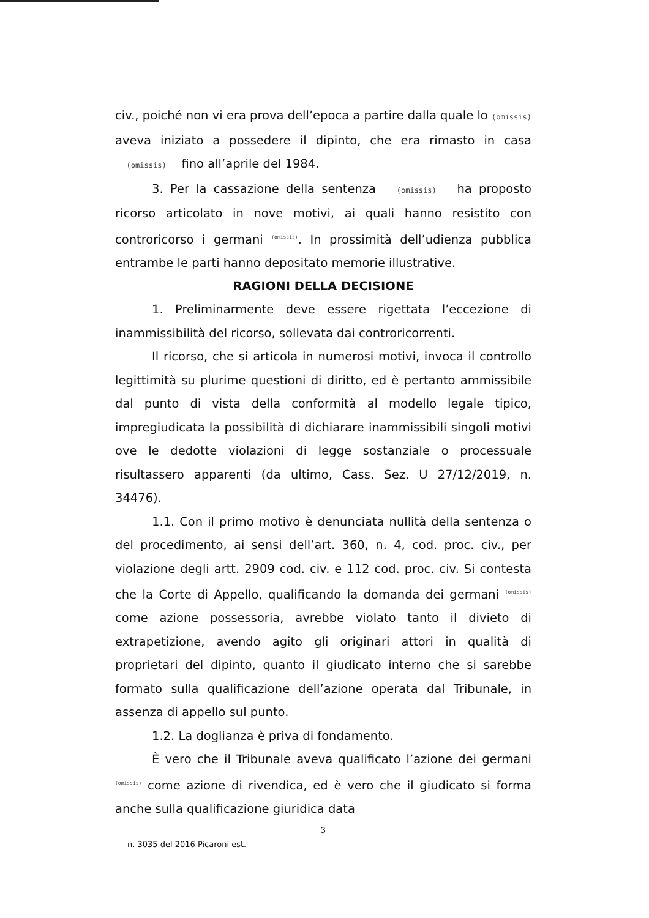civ., poiché non vi era prova dell’epoca a partire dalla quale lo (omissis) aveva iniziato a possedere il dipinto, che era rimasto in casa (omissis) fino all’aprile del 1984.
3. Per la cassazione della sentenza (omissis) ha proposto ricorso articolato in nove motivi, ai quali hanno resistito con controricorso i germani (omissis). In prossimità dell’udienza pubblica entrambe le parti hanno depositato memorie illustrative.
RAGIONI DELLA DECISIONE
1. Preliminarmente deve essere rigettata l’eccezione di inammissibilità del ricorso, sollevata dai controricorrenti.
Il ricorso, che si articola in numerosi motivi, invoca il controllo legittimità su plurime questioni di diritto, ed è pertanto ammissibile dal punto di vista della conformità al modello legale tipico, impregiudicata la possibilità di dichiarare inammissibili singoli motivi ove le dedotte violazioni di legge sostanziale o processuale risultassero apparenti (da ultimo, Cass. Sez. U 27/12/2019, n. 34476).
1.1. Con il primo motivo è denunciata nullità della sentenza o del procedimento, ai sensi dell’art. 360, n. 4, cod. proc. civ., per violazione degli artt. 2909 cod. civ. e 112 cod. proc. civ. Si contesta che la Corte di Appello, qualificando la domanda dei germani (omissis) come azione possessoria, avrebbe violato tanto il divieto di extrapetizione, avendo agito gli originari attori in qualità di proprietari del dipinto, quanto il giudicato interno che si sarebbe formato sulla qualificazione dell’azione operata dal Tribunale, in assenza di appello sul punto.
1.2. La doglianza è priva di fondamento.
È vero che il Tribunale aveva qualificato l’azione dei germani (omissis) come azione di rivendica, ed è vero che il giudicato si forma anche sulla qualificazione giuridica data
3
n. 3035 del 2016 Picaroni est.